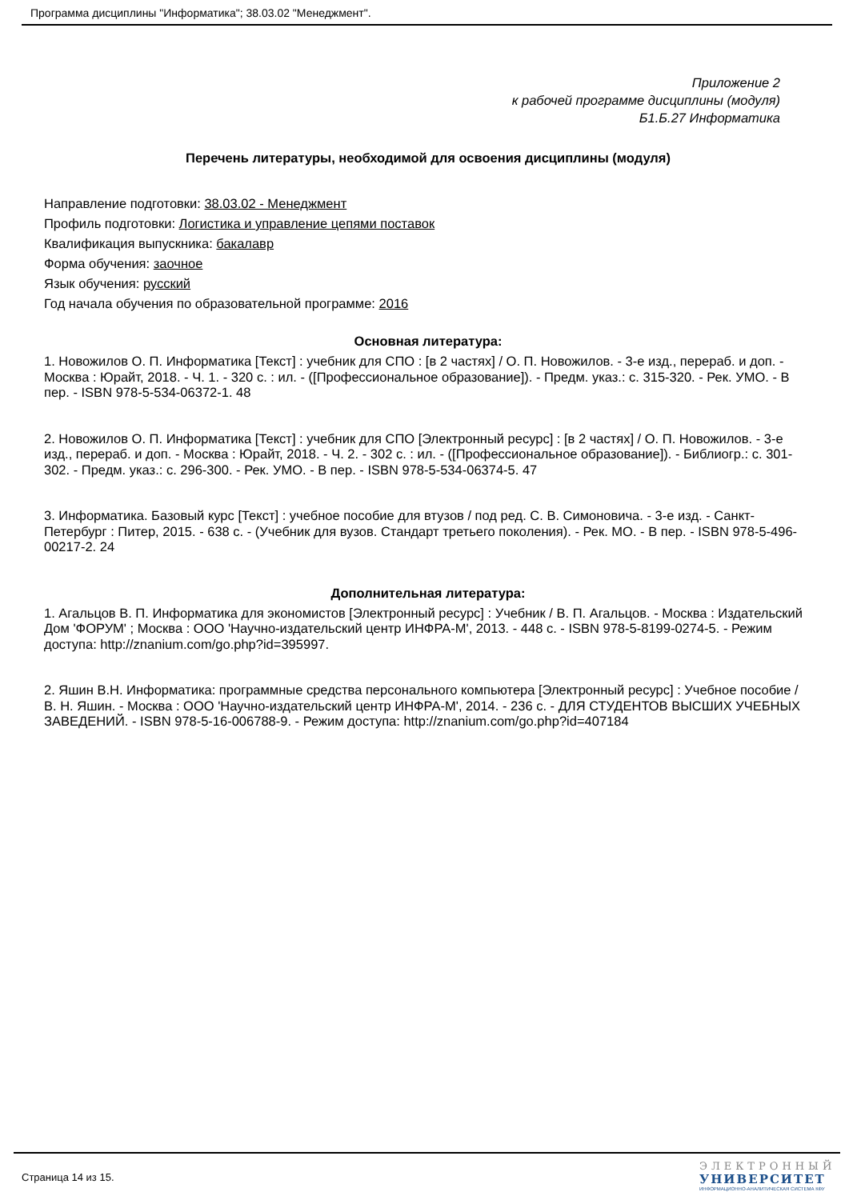Программа дисциплины "Информатика"; 38.03.02 "Менеджмент".
Приложение 2
к рабочей программе дисциплины (модуля)
Б1.Б.27 Информатика
Перечень литературы, необходимой для освоения дисциплины (модуля)
Направление подготовки: 38.03.02 - Менеджмент
Профиль подготовки: Логистика и управление цепями поставок
Квалификация выпускника: бакалавр
Форма обучения: заочное
Язык обучения: русский
Год начала обучения по образовательной программе: 2016
Основная литература:
1. Новожилов О. П. Информатика [Текст] : учебник для СПО : [в 2 частях] / О. П. Новожилов. - 3-е изд., перераб. и доп. - Москва : Юрайт, 2018. - Ч. 1. - 320 с. : ил. - ([Профессиональное образование]). - Предм. указ.: с. 315-320. - Рек. УМО. - В пер. - ISBN 978-5-534-06372-1. 48
2. Новожилов О. П. Информатика [Текст] : учебник для СПО [Электронный ресурс] : [в 2 частях] / О. П. Новожилов. - 3-е изд., перераб. и доп. - Москва : Юрайт, 2018. - Ч. 2. - 302 с. : ил. - ([Профессиональное образование]). - Библиогр.: с. 301-302. - Предм. указ.: с. 296-300. - Рек. УМО. - В пер. - ISBN 978-5-534-06374-5. 47
3. Информатика. Базовый курс [Текст] : учебное пособие для втузов / под ред. С. В. Симоновича. - 3-е изд. - Санкт-Петербург : Питер, 2015. - 638 с. - (Учебник для вузов. Стандарт третьего поколения). - Рек. МО. - В пер. - ISBN 978-5-496-00217-2. 24
Дополнительная литература:
1. Агальцов В. П. Информатика для экономистов [Электронный ресурс] : Учебник / В. П. Агальцов. - Москва : Издательский Дом 'ФОРУМ' ; Москва : ООО 'Научно-издательский центр ИНФРА-М', 2013. - 448 с. - ISBN 978-5-8199-0274-5. - Режим доступа: http://znanium.com/go.php?id=395997.
2. Яшин В.Н. Информатика: программные средства персонального компьютера [Электронный ресурс] : Учебное пособие / В. Н. Яшин. - Москва : ООО 'Научно-издательский центр ИНФРА-М', 2014. - 236 с. - ДЛЯ СТУДЕНТОВ ВЫСШИХ УЧЕБНЫХ ЗАВЕДЕНИЙ. - ISBN 978-5-16-006788-9. - Режим доступа: http://znanium.com/go.php?id=407184
Страница 14 из 15.
ЭЛЕКТРОННЫЙ
УНИВЕРСИТЕТ
ИНФОРМАЦИОННО-АНАЛИТИЧЕСКАЯ СИСТЕМА КФУ